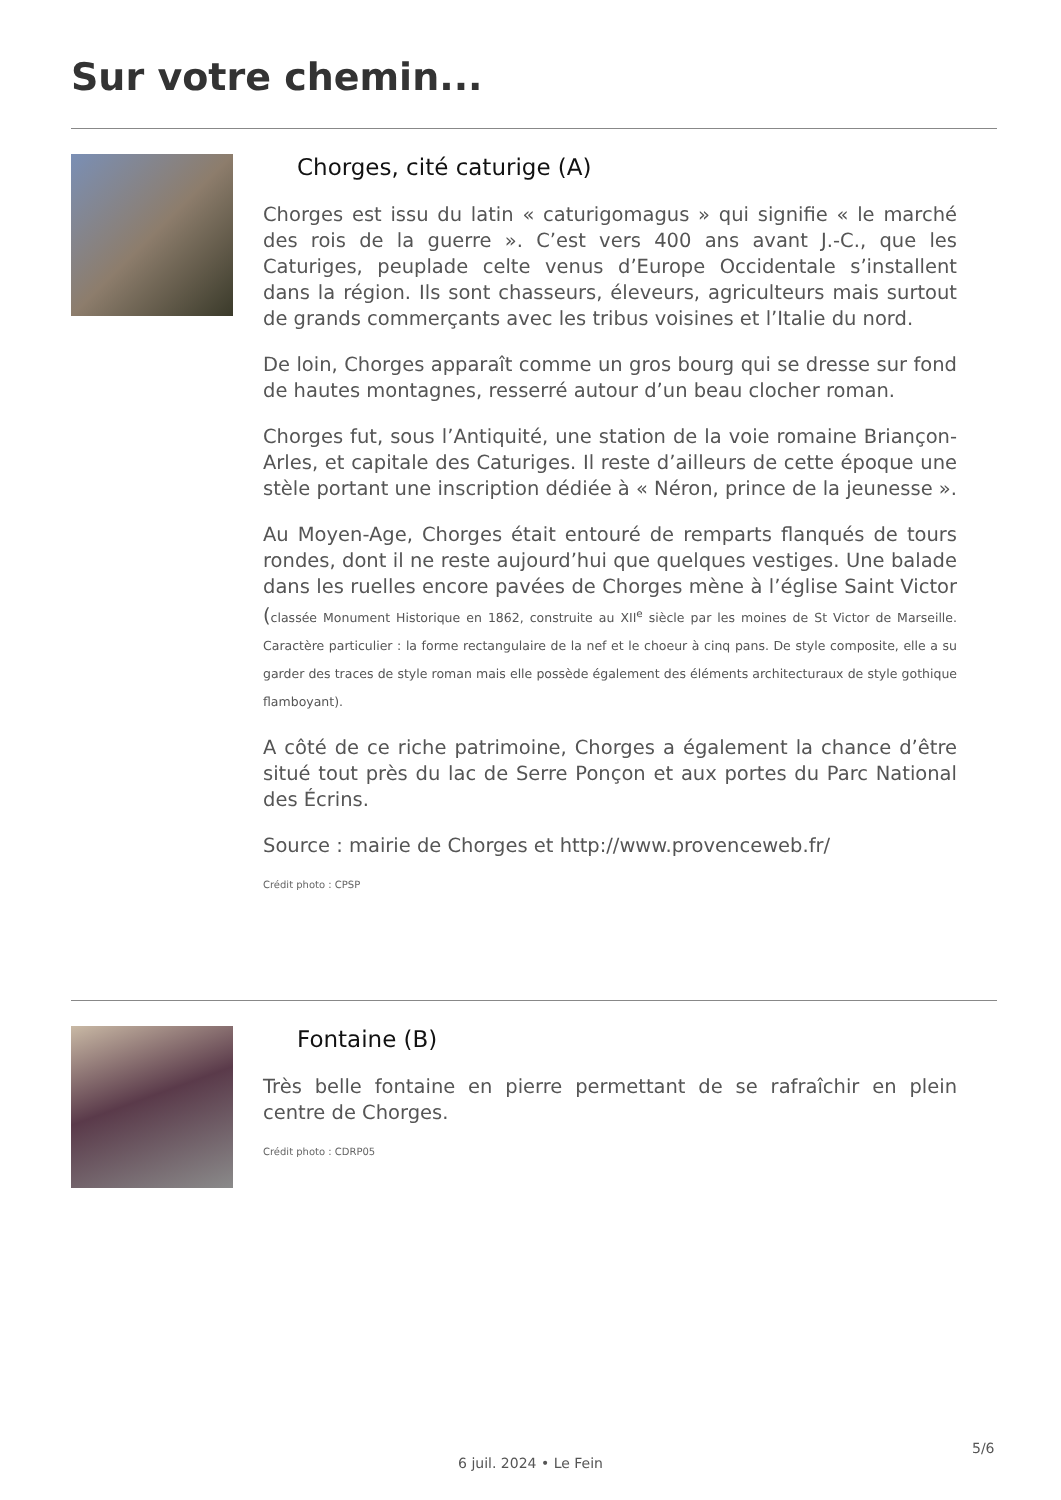Sur votre chemin...
Chorges, cité caturige (A)
Chorges est issu du latin « caturigomagus » qui signifie « le marché des rois de la guerre ». C’est vers 400 ans avant J.-C., que les Caturiges, peuplade celte venus d’Europe Occidentale s’installent dans la région. Ils sont chasseurs, éleveurs, agriculteurs mais surtout de grands commerçants avec les tribus voisines et l’Italie du nord.
De loin, Chorges apparaît comme un gros bourg qui se dresse sur fond de hautes montagnes, resserré autour d’un beau clocher roman.
Chorges fut, sous l’Antiquité, une station de la voie romaine Briançon-Arles, et capitale des Caturiges. Il reste d’ailleurs de cette époque une stèle portant une inscription dédiée à « Néron, prince de la jeunesse ».
Au Moyen-Age, Chorges était entouré de remparts flanqués de tours rondes, dont il ne reste aujourd’hui que quelques vestiges. Une balade dans les ruelles encore pavées de Chorges mène à l’église Saint Victor (classée Monument Historique en 1862, construite au XII<sup>e</sup> siècle par les moines de St Victor de Marseille. Caractère particulier : la forme rectangulaire de la nef et le choeur à cinq pans. De style composite, elle a su garder des traces de style roman mais elle possède également des éléments architecturaux de style gothique flamboyant).
A côté de ce riche patrimoine, Chorges a également la chance d’être situé tout près du lac de Serre Ponçon et aux portes du Parc National des Écrins.
Source : mairie de Chorges et http://www.provenceweb.fr/
Crédit photo : CPSP
Fontaine (B)
Très belle fontaine en pierre permettant de se rafraîchir en plein centre de Chorges.
Crédit photo : CDRP05
5/6
6 juil. 2024 • Le Fein